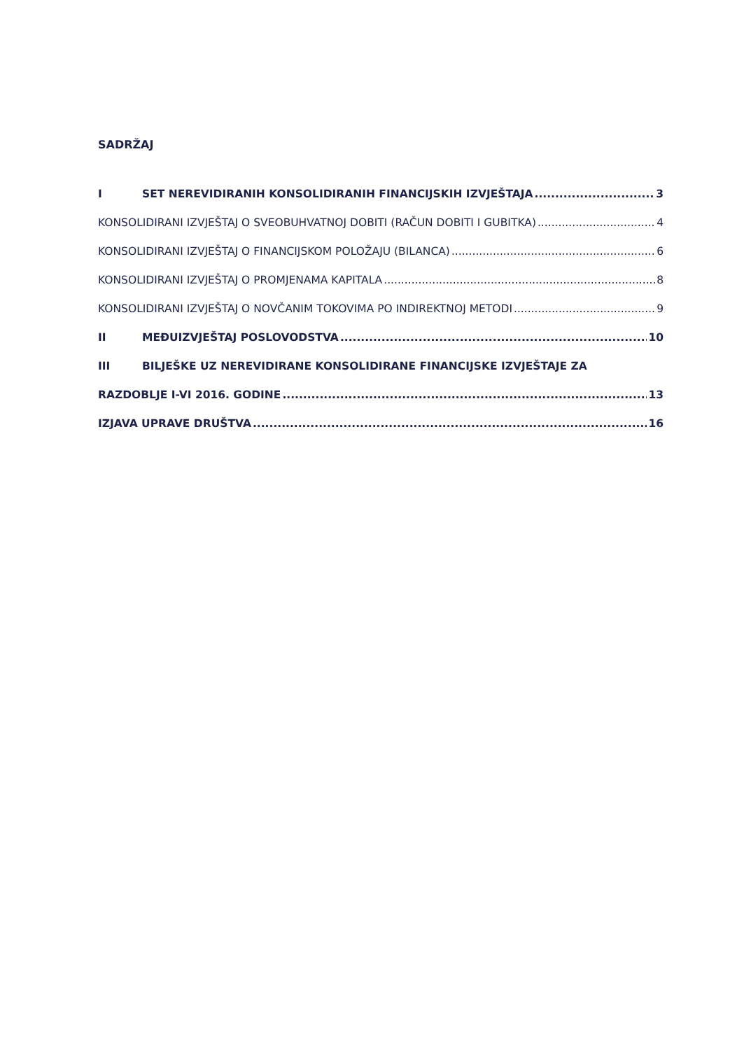SADRŽAJ
I SET NEREVIDIRANIH KONSOLIDIRANIH FINANCIJSKIH IZVJEŠTAJA 3
KONSOLIDIRANI IZVJEŠTAJ O SVEOBUHVATNOJ DOBITI (RAČUN DOBITI I GUBITKA) 4
KONSOLIDIRANI IZVJEŠTAJ O FINANCIJSKOM POLOŽAJU (BILANCA) 6
KONSOLIDIRANI IZVJEŠTAJ O PROMJENAMA KAPITALA 8
KONSOLIDIRANI IZVJEŠTAJ O NOVČANIM TOKOVIMA PO INDIREKTNOJ METODI 9
II MEĐUIZVJEŠTAJ POSLOVODSTVA 10
III BILJEŠKE UZ NEREVIDIRANE KONSOLIDIRANE FINANCIJSKE IZVJEŠTAJE ZA
RAZDOBLJE I-VI 2016. GODINE 13
IZJAVA UPRAVE DRUŠTVA 16